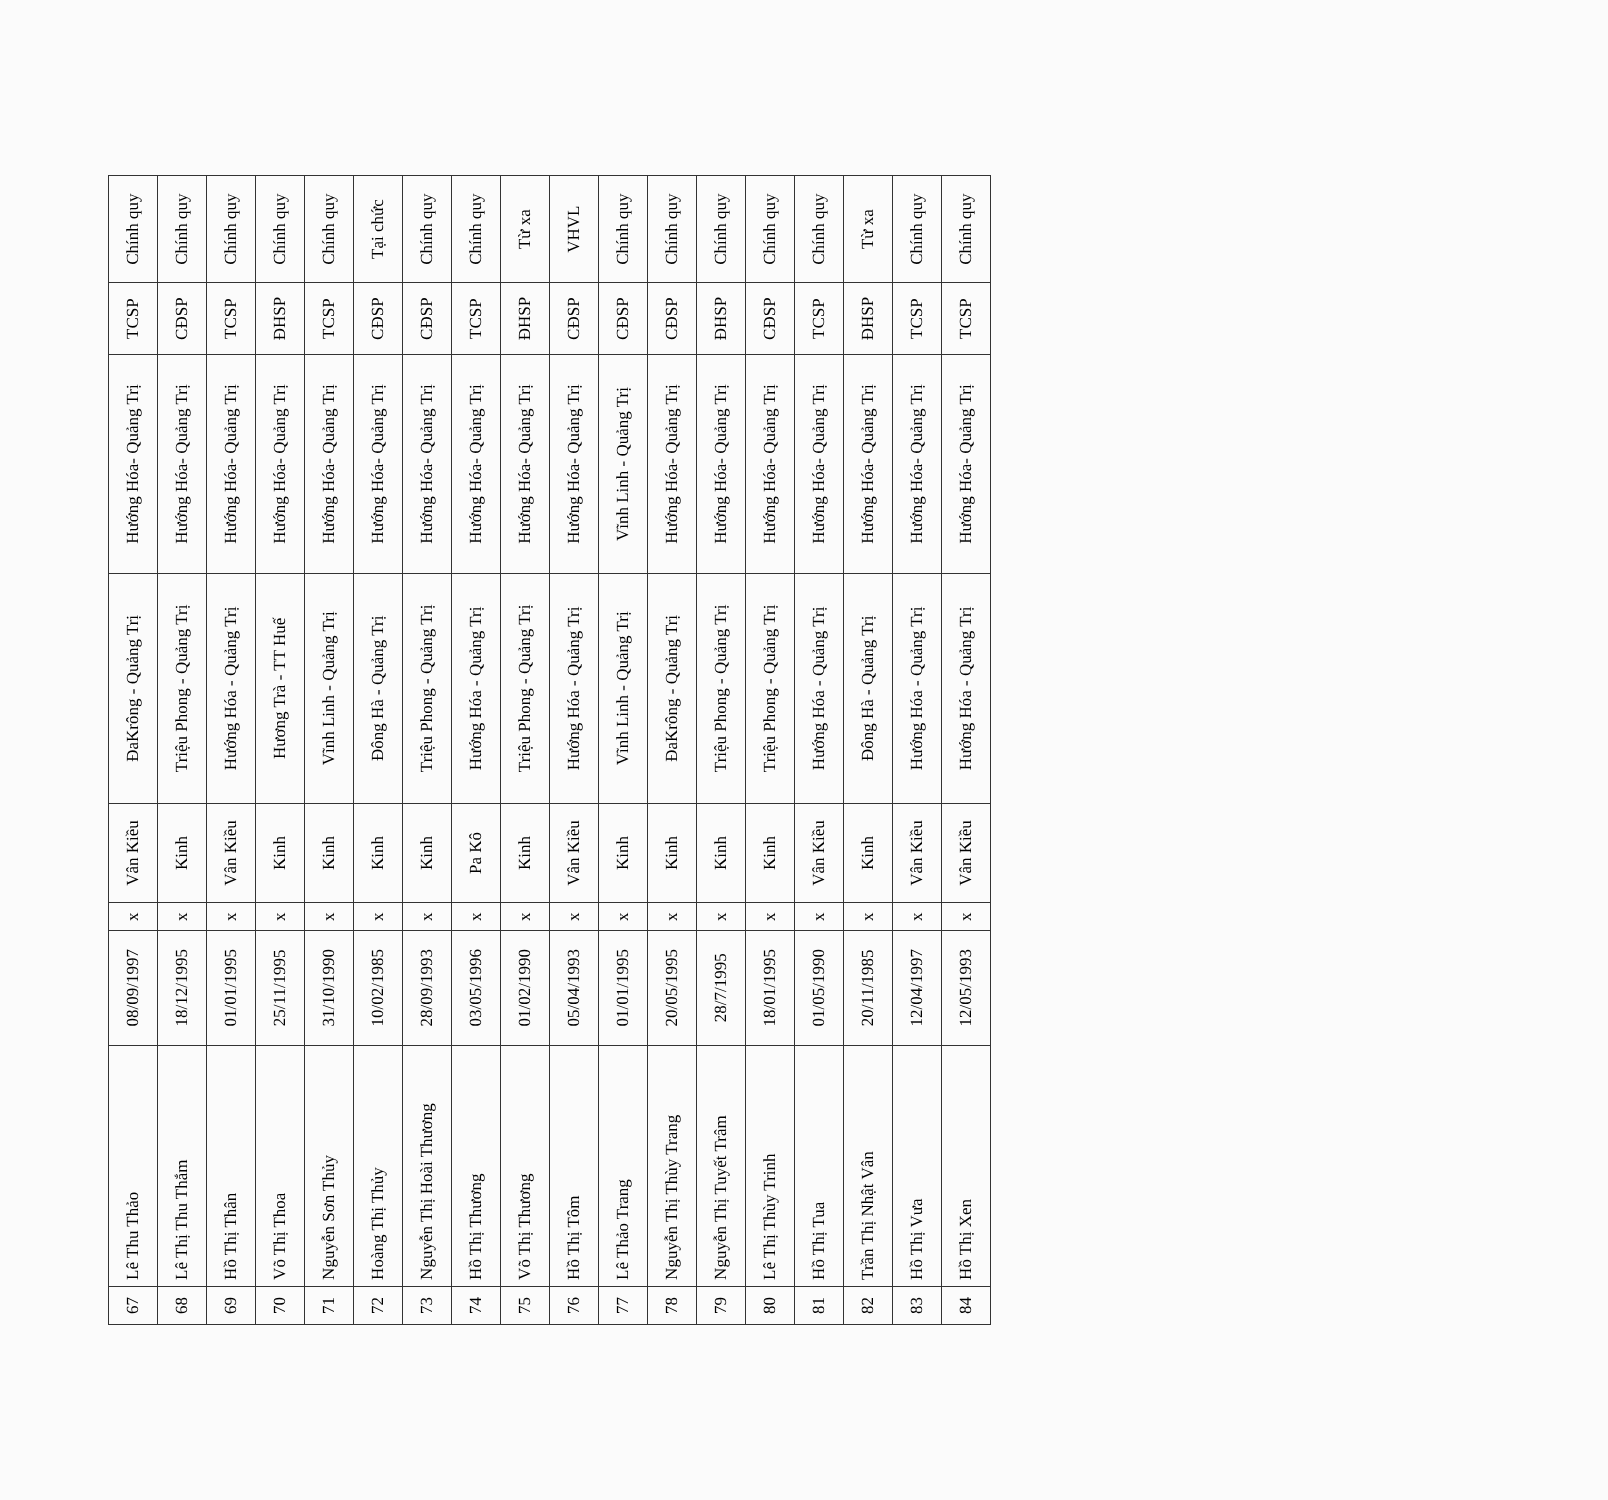| 67 | Lê Thu Thảo | 08/09/1997 | x | Vân Kiều | ĐaKrông - Quảng Trị | Hướng Hóa- Quảng Trị | TCSP | Chính quy |
| 68 | Lê Thị Thu Thắm | 18/12/1995 | x | Kinh | Triệu Phong - Quảng Trị | Hướng Hóa- Quảng Trị | CĐSP | Chính quy |
| 69 | Hồ Thị Thân | 01/01/1995 | x | Vân Kiều | Hướng Hóa - Quảng Trị | Hướng Hóa- Quảng Trị | TCSP | Chính quy |
| 70 | Võ Thị Thoa | 25/11/1995 | x | Kinh | Hương Trà - TT Huế | Hướng Hóa- Quảng Trị | ĐHSP | Chính quy |
| 71 | Nguyễn Sơn Thủy | 31/10/1990 | x | Kinh | Vĩnh Linh - Quảng Trị | Hướng Hóa- Quảng Trị | TCSP | Chính quy |
| 72 | Hoàng Thị Thủy | 10/02/1985 | x | Kinh | Đông Hà - Quảng Trị | Hướng Hóa- Quảng Trị | CĐSP | Tại chức |
| 73 | Nguyễn Thị Hoài Thương | 28/09/1993 | x | Kinh | Triệu Phong - Quảng Trị | Hướng Hóa- Quảng Trị | CĐSP | Chính quy |
| 74 | Hồ Thị Thương | 03/05/1996 | x | Pa Kô | Hướng Hóa - Quảng Trị | Hướng Hóa- Quảng Trị | TCSP | Chính quy |
| 75 | Võ Thị Thương | 01/02/1990 | x | Kinh | Triệu Phong - Quảng Trị | Hướng Hóa- Quảng Trị | ĐHSP | Từ xa |
| 76 | Hồ Thị Tôm | 05/04/1993 | x | Vân Kiều | Hướng Hóa - Quảng Trị | Hướng Hóa- Quảng Trị | CĐSP | VHVL |
| 77 | Lê Thảo Trang | 01/01/1995 | x | Kinh | Vĩnh Linh - Quảng Trị | Vĩnh Linh - Quảng Trị | CĐSP | Chính quy |
| 78 | Nguyễn Thị Thùy Trang | 20/05/1995 | x | Kinh | ĐaKrông - Quảng Trị | Hướng Hóa- Quảng Trị | CĐSP | Chính quy |
| 79 | Nguyễn Thị Tuyết Trâm | 28/7/1995 | x | Kinh | Triệu Phong - Quảng Trị | Hướng Hóa- Quảng Trị | ĐHSP | Chính quy |
| 80 | Lê Thị Thùy Trinh | 18/01/1995 | x | Kinh | Triệu Phong - Quảng Trị | Hướng Hóa- Quảng Trị | CĐSP | Chính quy |
| 81 | Hồ Thị Tua | 01/05/1990 | x | Vân Kiều | Hướng Hóa - Quảng Trị | Hướng Hóa- Quảng Trị | TCSP | Chính quy |
| 82 | Trần Thị Nhật Vân | 20/11/1985 | x | Kinh | Đông Hà - Quảng Trị | Hướng Hóa- Quảng Trị | ĐHSP | Từ xa |
| 83 | Hồ Thị Vưa | 12/04/1997 | x | Vân Kiều | Hướng Hóa - Quảng Trị | Hướng Hóa- Quảng Trị | TCSP | Chính quy |
| 84 | Hồ Thị Xen | 12/05/1993 | x | Vân Kiều | Hướng Hóa - Quảng Trị | Hướng Hóa- Quảng Trị | TCSP | Chính quy |